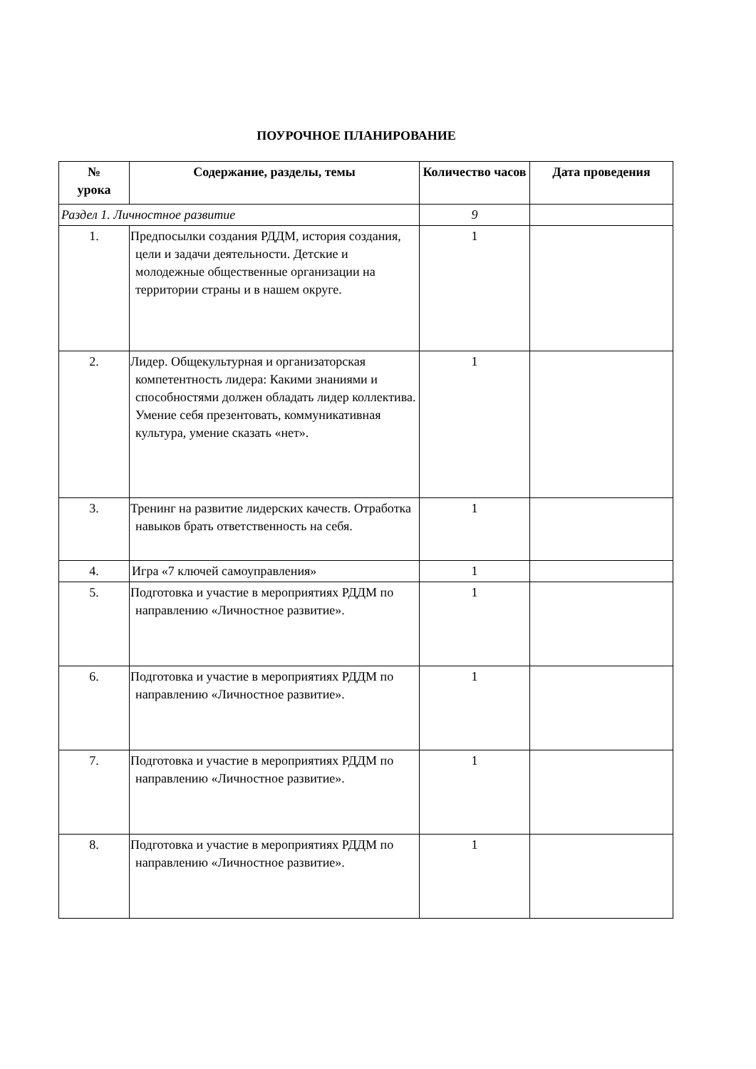ПОУРОЧНОЕ ПЛАНИРОВАНИЕ
| № урока | Содержание, разделы, темы | Количество часов | Дата проведения |
| --- | --- | --- | --- |
| Раздел 1. Личностное развитие | | 9 | |
| 1. | Предпосылки создания РДДМ, история создания, цели и задачи деятельности. Детские и молодежные общественные организации на территории страны и в нашем округе. | 1 | |
| 2. | Лидер. Общекультурная и организаторская компетентность лидера: Какими знаниями и способностями должен обладать лидер коллектива. Умение себя презентовать, коммуникативная культура, умение сказать «нет». | 1 | |
| 3. | Тренинг на развитие лидерских качеств. Отработка навыков брать ответственность на себя. | 1 | |
| 4. | Игра «7 ключей самоуправления» | 1 | |
| 5. | Подготовка и участие в мероприятиях РДДМ по направлению «Личностное развитие». | 1 | |
| 6. | Подготовка и участие в мероприятиях РДДМ по направлению «Личностное развитие». | 1 | |
| 7. | Подготовка и участие в мероприятиях РДДМ по направлению «Личностное развитие». | 1 | |
| 8. | Подготовка и участие в мероприятиях РДДМ по направлению «Личностное развитие». | 1 | |